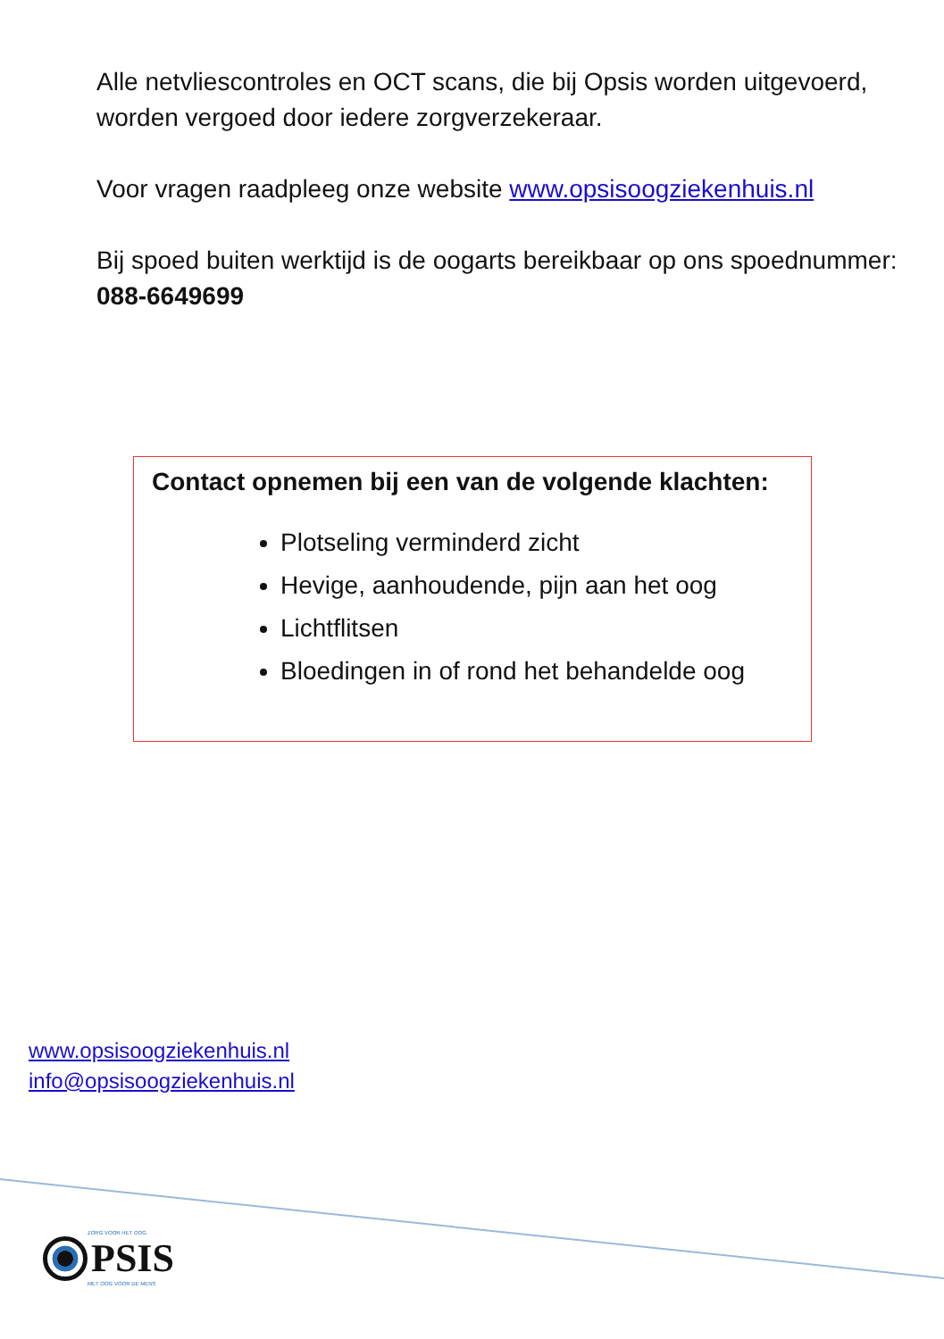Alle netvliescontroles en OCT scans, die bij Opsis worden uitgevoerd, worden vergoed door iedere zorgverzekeraar.
Voor vragen raadpleeg onze website www.opsisoogziekenhuis.nl
Bij spoed buiten werktijd is de oogarts bereikbaar op ons spoednummer: 088-6649699
Contact opnemen bij een van de volgende klachten:
Plotseling verminderd zicht
Hevige, aanhoudende, pijn aan het oog
Lichtflitsen
Bloedingen in of rond het behandelde oog
www.opsisoogziekenhuis.nl
info@opsisoogziekenhuis.nl
ZORG VOOR HET OOG
PSIS
MET OOG VOOR DE MENS